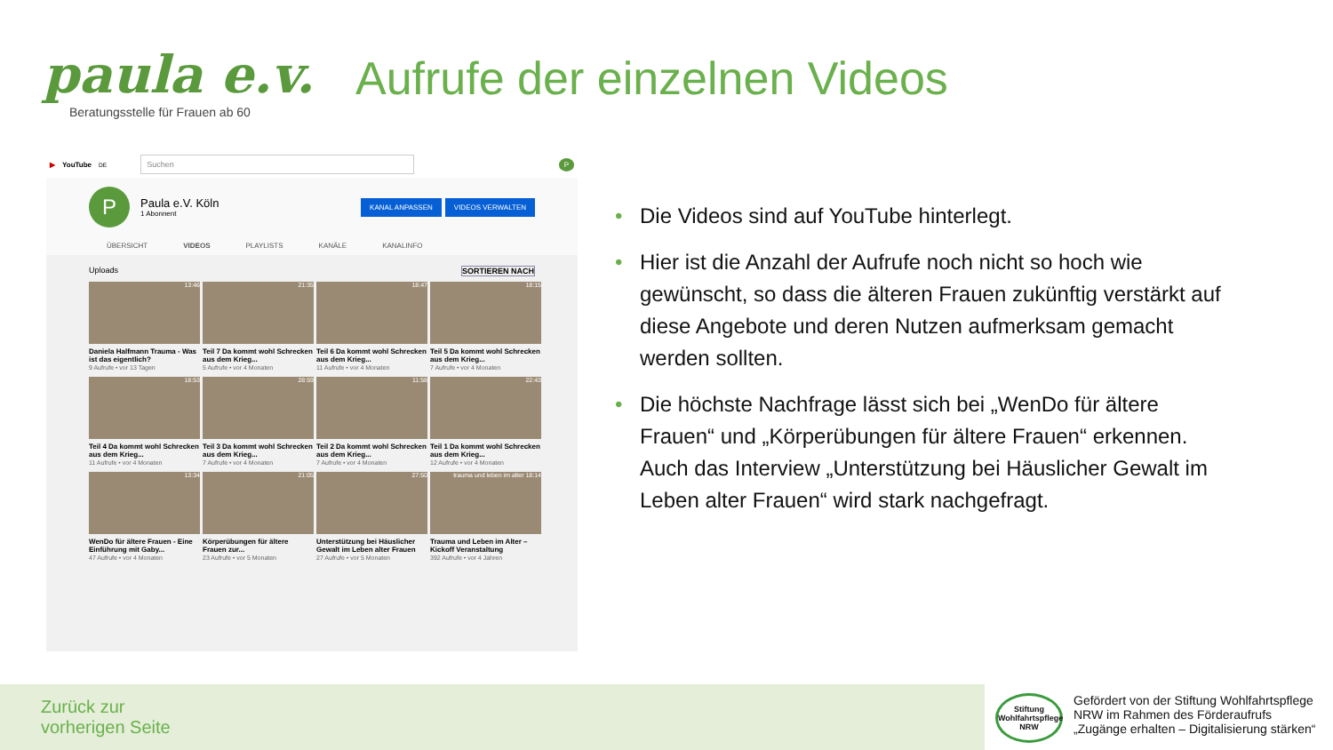paula e.v.
Beratungsstelle für Frauen ab 60
Aufrufe der einzelnen Videos
▶ YouTube <sup>DE</sup>
Suchen
P
P
Paula e.V. Köln
1 Abonnent
KANAL ANPASSEN VIDEOS VERWALTEN
ÜBERSICHT VIDEOS PLAYLISTS KANÄLE KANALINFO
Uploads SORTIEREN NACH
13:46
Daniela Halfmann Trauma - Was ist das eigentlich?
9 Aufrufe • vor 13 Tagen
21:35
Teil 7 Da kommt wohl Schrecken aus dem Krieg...
5 Aufrufe • vor 4 Monaten
18:47
Teil 6 Da kommt wohl Schrecken aus dem Krieg...
11 Aufrufe • vor 4 Monaten
18:15
Teil 5 Da kommt wohl Schrecken aus dem Krieg...
7 Aufrufe • vor 4 Monaten
18:53
Teil 4 Da kommt wohl Schrecken aus dem Krieg...
11 Aufrufe • vor 4 Monaten
28:59
Teil 3 Da kommt wohl Schrecken aus dem Krieg...
7 Aufrufe • vor 4 Monaten
11:58
Teil 2 Da kommt wohl Schrecken aus dem Krieg...
7 Aufrufe • vor 4 Monaten
22:43
Teil 1 Da kommt wohl Schrecken aus dem Krieg...
12 Aufrufe • vor 4 Monaten
13:34
WenDo für ältere Frauen - Eine Einführung mit Gaby...
47 Aufrufe • vor 4 Monaten
21:05
Körperübungen für ältere Frauen zur...
23 Aufrufe • vor 5 Monaten
27:50
Unterstützung bei Häuslicher Gewalt im Leben alter Frauen
27 Aufrufe • vor 5 Monaten
trauma und leben im alter 18:14
Trauma und Leben im Alter – Kickoff Veranstaltung
392 Aufrufe • vor 4 Jahren
• Die Videos sind auf YouTube hinterlegt.
• Hier ist die Anzahl der Aufrufe noch nicht so hoch wie gewünscht, so dass die älteren Frauen zukünftig verstärkt auf diese Angebote und deren Nutzen aufmerksam gemacht werden sollten.
• Die höchste Nachfrage lässt sich bei „WenDo für ältere Frauen“ und „Körperübungen für ältere Frauen“ erkennen. Auch das Interview „Unterstützung bei Häuslicher Gewalt im Leben alter Frauen“ wird stark nachgefragt.
Zurück zur
vorherigen Seite
Stiftung Wohlfahrtspflege NRW
Gefördert von der Stiftung Wohlfahrtspflege
NRW im Rahmen des Förderaufrufs
„Zugänge erhalten – Digitalisierung stärken“